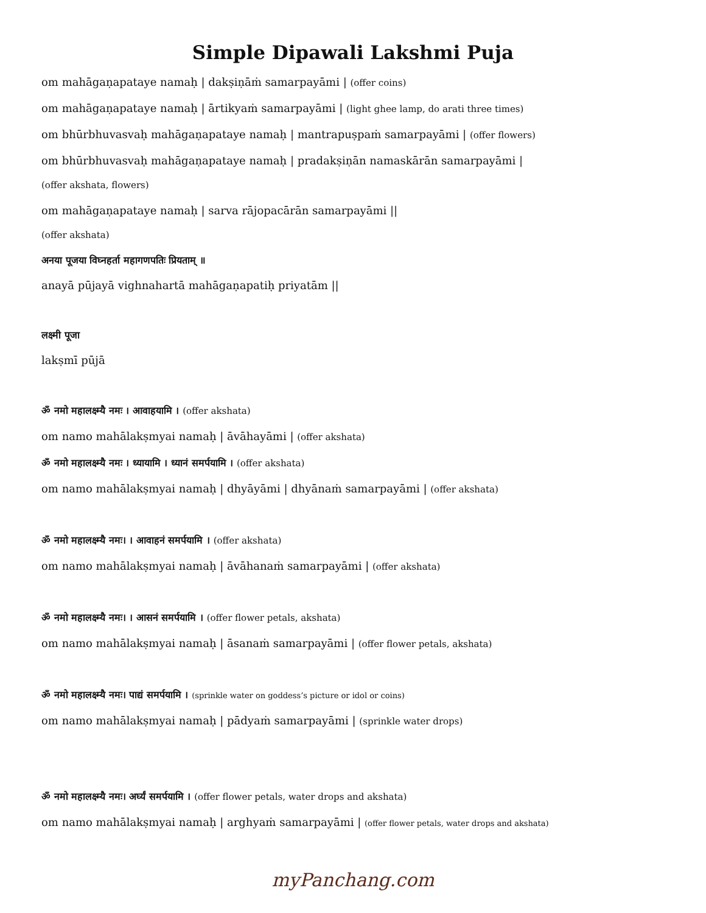Simple Dipawali Lakshmi Puja
om mahāgaṇapataye namaḥ | dakṣiṇāṁ samarpayāmi | (offer coins)
om mahāgaṇapataye namaḥ | ārtikyaṁ samarpayāmi | (light ghee lamp, do arati three times)
om bhūrbhuvasvaḥ mahāgaṇapataye namaḥ | mantrapuṣpaṁ samarpayāmi | (offer flowers)
om bhūrbhuvasvaḥ mahāgaṇapataye namaḥ | pradakṣiṇān namaskārān samarpayāmi |
(offer akshata, flowers)
om mahāgaṇapataye namaḥ | sarva rājopacārān samarpayāmi ||
(offer akshata)
अनया पूजया विघ्नहर्ता महागणपतिः प्रियताम् ॥
anayā pūjayā vighnahartā mahāgaṇapatiḥ priyatām ||
लक्ष्मी पूजा
lakṣmī pūjā
ॐ नमो महालक्ष्म्यै नमः । आवाहयामि । (offer akshata)
om namo mahālakṣmyai namaḥ | āvāhayāmi | (offer akshata)
ॐ नमो महालक्ष्म्यै नमः । ध्यायामि । ध्यानं समर्पयामि । (offer akshata)
om namo mahālakṣmyai namaḥ | dhyāyāmi | dhyānaṁ samarpayāmi | (offer akshata)
ॐ नमो महालक्ष्म्यै नमः। । आवाहनं समर्पयामि । (offer akshata)
om namo mahālakṣmyai namaḥ | āvāhanaṁ samarpayāmi | (offer akshata)
ॐ नमो महालक्ष्म्यै नमः। । आसनं समर्पयामि । (offer flower petals, akshata)
om namo mahālakṣmyai namaḥ | āsanaṁ samarpayāmi | (offer flower petals, akshata)
ॐ नमो महालक्ष्म्यै नमः। पाद्यं समर्पयामि । (sprinkle water on goddess’s picture or idol or coins)
om namo mahālakṣmyai namaḥ | pādyaṁ samarpayāmi | (sprinkle water drops)
ॐ नमो महालक्ष्म्यै नमः। अर्घ्यं समर्पयामि । (offer flower petals, water drops and akshata)
om namo mahālakṣmyai namaḥ | arghyaṁ samarpayāmi | (offer flower petals, water drops and akshata)
myPanchang.com